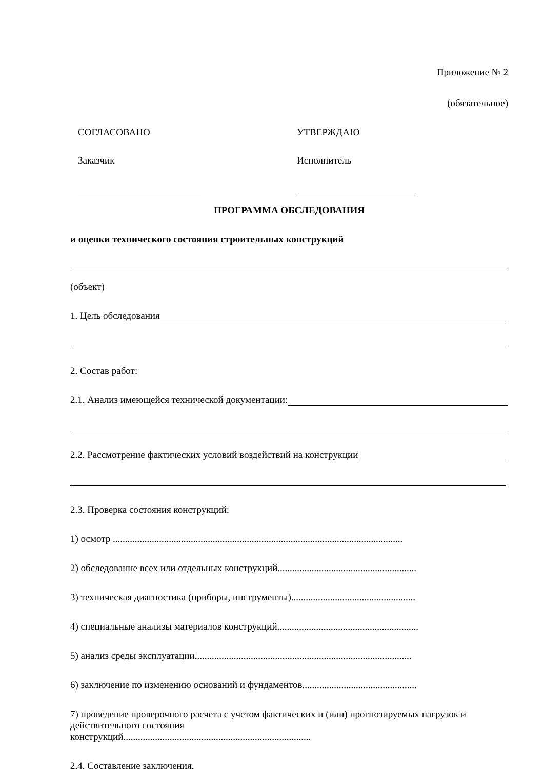Приложение № 2
(обязательное)
СОГЛАСОВАНО УТВЕРЖДАЮ
Заказчик Исполнитель
ПРОГРАММА ОБСЛЕДОВАНИЯ
и оценки технического состояния строительных конструкций
(объект)
1. Цель обследования
2. Состав работ:
2.1. Анализ имеющейся технической документации:
2.2. Рассмотрение фактических условий воздействий на конструкции
2.3. Проверка состояния конструкций:
1) осмотр .......................................................................................................................
2) обследование всех или отдельных конструкций.........................................................
3) техническая диагностика (приборы, инструменты)...................................................
4) специальные анализы материалов конструкций..........................................................
5) анализ среды эксплуатации.........................................................................................
6) заключение по изменению оснований и фундаментов...............................................
7) проведение проверочного расчета с учетом фактических и (или) прогнозируемых нагрузок и действительного состояния
конструкций.............................................................................
2.4. Составление заключения.